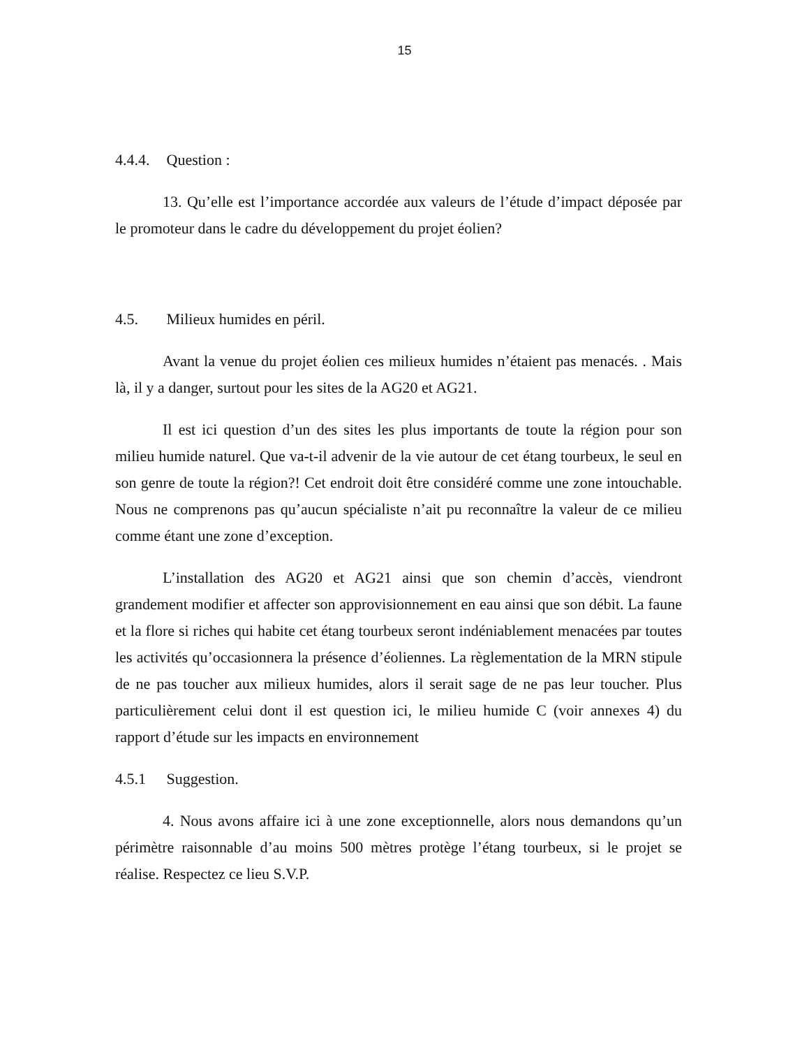15
4.4.4. Question :
13. Qu’elle est l’importance accordée aux valeurs de l’étude d’impact déposée par le promoteur dans le cadre du développement du projet éolien?
4.5. Milieux humides en péril.
Avant la venue du projet éolien ces milieux humides n’étaient pas menacés. . Mais là, il y a danger, surtout pour les sites de la AG20 et AG21.
Il est ici question d’un des sites les plus importants de toute la région pour son milieu humide naturel. Que va-t-il advenir de la vie autour de cet étang tourbeux, le seul en son genre de toute la région?! Cet endroit doit être considéré comme une zone intouchable. Nous ne comprenons pas qu’aucun spécialiste n’ait pu reconnaître la valeur de ce milieu comme étant une zone d’exception.
L’installation des AG20 et AG21 ainsi que son chemin d’accès, viendront grandement modifier et affecter son approvisionnement en eau ainsi que son débit. La faune et la flore si riches qui habite cet étang tourbeux seront indéniablement menacées par toutes les activités qu’occasionnera la présence d’éoliennes. La règlementation de la MRN stipule de ne pas toucher aux milieux humides, alors il serait sage de ne pas leur toucher. Plus particulièrement celui dont il est question ici, le milieu humide C (voir annexes 4) du rapport d’étude sur les impacts en environnement
4.5.1 Suggestion.
4. Nous avons affaire ici à une zone exceptionnelle, alors nous demandons qu’un périmètre raisonnable d’au moins 500 mètres protège l’étang tourbeux, si le projet se réalise. Respectez ce lieu S.V.P.